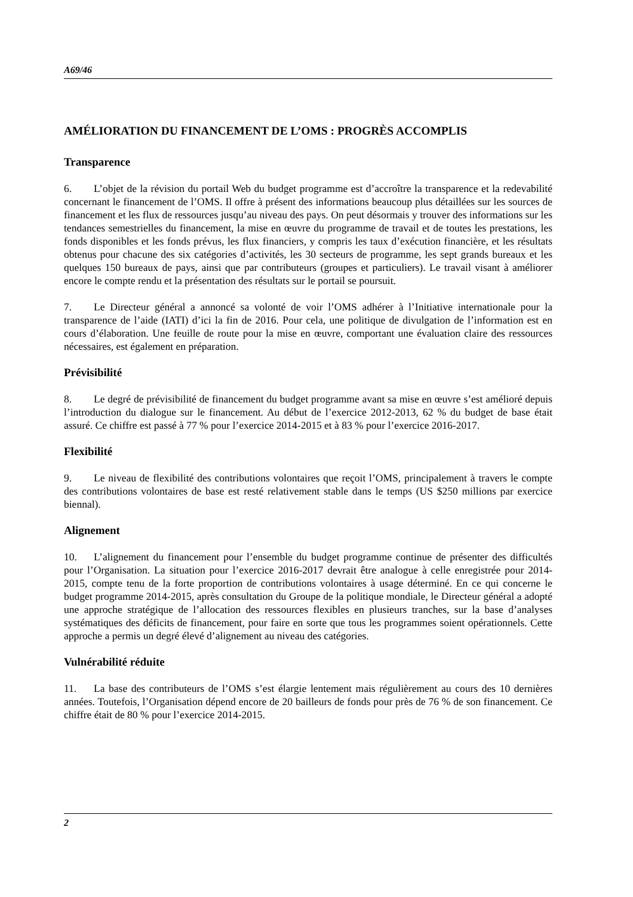A69/46
AMÉLIORATION DU FINANCEMENT DE L’OMS : PROGRÈS ACCOMPLIS
Transparence
6. L’objet de la révision du portail Web du budget programme est d’accroître la transparence et la redevabilité concernant le financement de l’OMS. Il offre à présent des informations beaucoup plus détaillées sur les sources de financement et les flux de ressources jusqu’au niveau des pays. On peut désormais y trouver des informations sur les tendances semestrielles du financement, la mise en œuvre du programme de travail et de toutes les prestations, les fonds disponibles et les fonds prévus, les flux financiers, y compris les taux d’exécution financière, et les résultats obtenus pour chacune des six catégories d’activités, les 30 secteurs de programme, les sept grands bureaux et les quelques 150 bureaux de pays, ainsi que par contributeurs (groupes et particuliers). Le travail visant à améliorer encore le compte rendu et la présentation des résultats sur le portail se poursuit.
7. Le Directeur général a annoncé sa volonté de voir l’OMS adhérer à l’Initiative internationale pour la transparence de l’aide (IATI) d’ici la fin de 2016. Pour cela, une politique de divulgation de l’information est en cours d’élaboration. Une feuille de route pour la mise en œuvre, comportant une évaluation claire des ressources nécessaires, est également en préparation.
Prévisibilité
8. Le degré de prévisibilité de financement du budget programme avant sa mise en œuvre s’est amélioré depuis l’introduction du dialogue sur le financement. Au début de l’exercice 2012-2013, 62 % du budget de base était assuré. Ce chiffre est passé à 77 % pour l’exercice 2014-2015 et à 83 % pour l’exercice 2016-2017.
Flexibilité
9. Le niveau de flexibilité des contributions volontaires que reçoit l’OMS, principalement à travers le compte des contributions volontaires de base est resté relativement stable dans le temps (US $250 millions par exercice biennal).
Alignement
10. L’alignement du financement pour l’ensemble du budget programme continue de présenter des difficultés pour l’Organisation. La situation pour l’exercice 2016-2017 devrait être analogue à celle enregistrée pour 2014-2015, compte tenu de la forte proportion de contributions volontaires à usage déterminé. En ce qui concerne le budget programme 2014-2015, après consultation du Groupe de la politique mondiale, le Directeur général a adopté une approche stratégique de l’allocation des ressources flexibles en plusieurs tranches, sur la base d’analyses systématiques des déficits de financement, pour faire en sorte que tous les programmes soient opérationnels. Cette approche a permis un degré élevé d’alignement au niveau des catégories.
Vulnérabilité réduite
11. La base des contributeurs de l’OMS s’est élargie lentement mais régulièrement au cours des 10 dernières années. Toutefois, l’Organisation dépend encore de 20 bailleurs de fonds pour près de 76 % de son financement. Ce chiffre était de 80 % pour l’exercice 2014-2015.
2